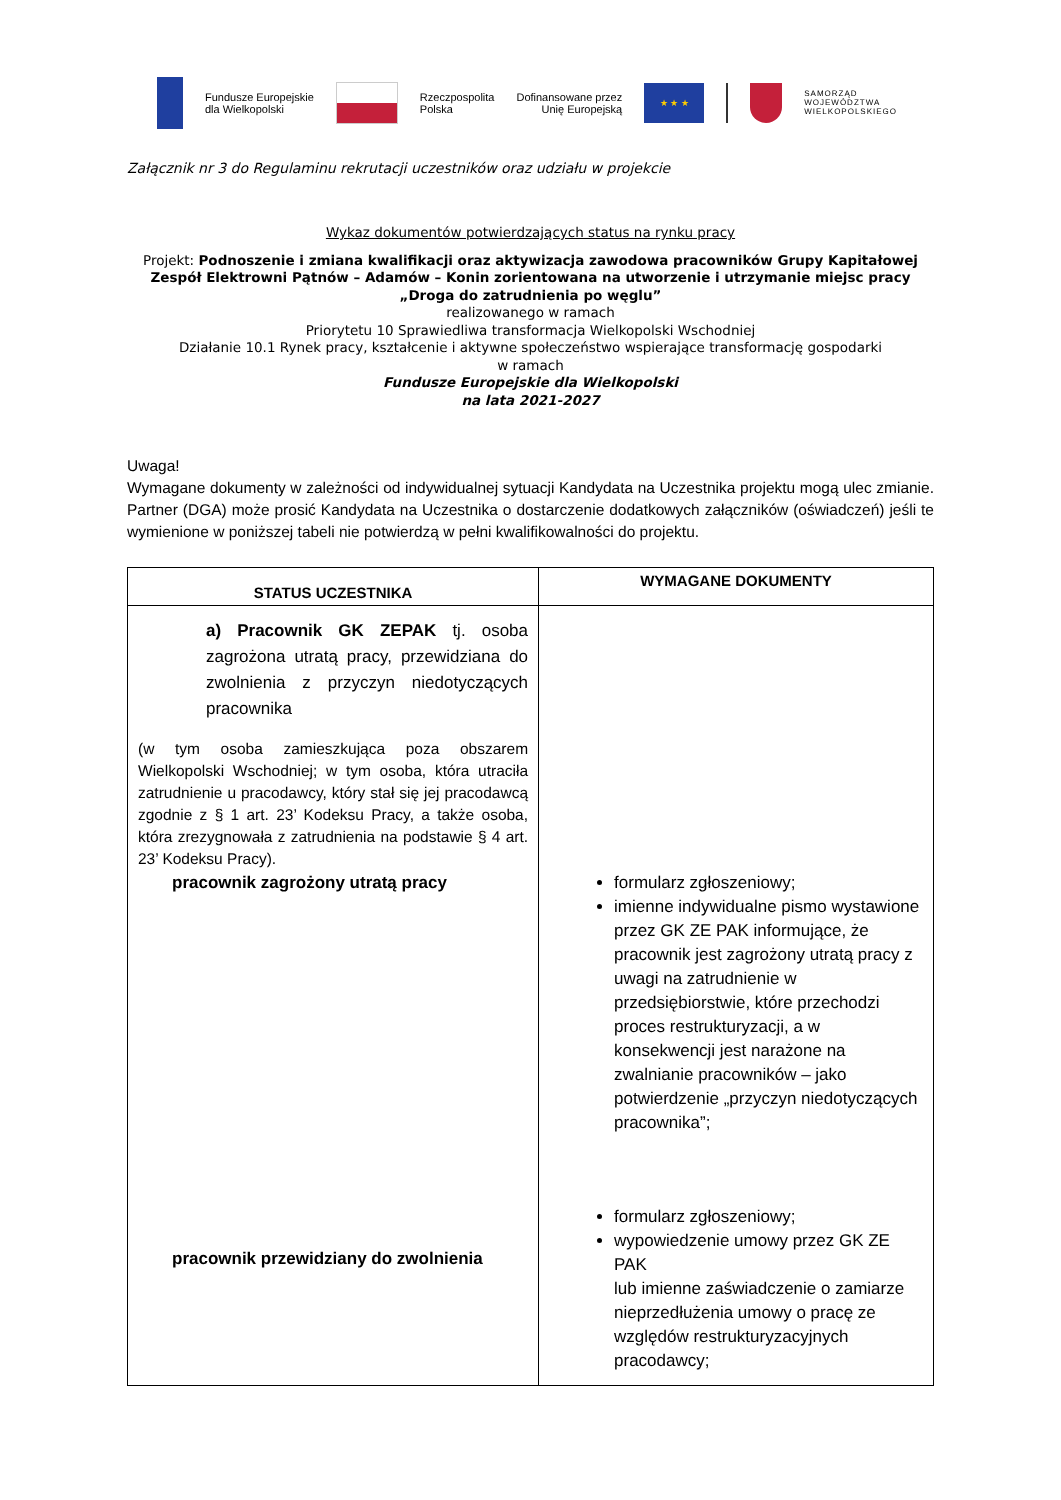Fundusze Europejskie
dla Wielkopolski
Rzeczpospolita
Polska
Dofinansowane przez
Unię Europejską
★ ★ ★
SAMORZĄD
WOJEWÓDZTWA
WIELKOPOLSKIEGO
Załącznik nr 3 do Regulaminu rekrutacji uczestników oraz udziału w projekcie
Wykaz dokumentów potwierdzających status na rynku pracy
Projekt: Podnoszenie i zmiana kwalifikacji oraz aktywizacja zawodowa pracowników Grupy Kapitałowej Zespół Elektrowni Pątnów – Adamów – Konin zorientowana na utworzenie i utrzymanie miejsc pracy „Droga do zatrudnienia po węglu”
realizowanego w ramach
Priorytetu 10 Sprawiedliwa transformacja Wielkopolski Wschodniej
Działanie 10.1 Rynek pracy, kształcenie i aktywne społeczeństwo wspierające transformację gospodarki
w ramach
Fundusze Europejskie dla Wielkopolski
na lata 2021-2027
Uwaga!
Wymagane dokumenty w zależności od indywidualnej sytuacji Kandydata na Uczestnika projektu mogą ulec zmianie. Partner (DGA) może prosić Kandydata na Uczestnika o dostarczenie dodatkowych załączników (oświadczeń) jeśli te wymienione w poniższej tabeli nie potwierdzą w pełni kwalifikowalności do projektu.
| STATUS UCZESTNIKA | WYMAGANE DOKUMENTY |
| --- | --- |
| a) Pracownik GK ZEPAK tj. osoba zagrożona utratą pracy, przewidziana do zwolnienia z przyczyn niedotyczących pracownika (w tym osoba zamieszkująca poza obszarem Wielkopolski Wschodniej; w tym osoba, która utraciła zatrudnienie u pracodawcy, który stał się jej pracodawcą zgodnie z § 1 art. 23’ Kodeksu Pracy, a także osoba, która zrezygnowała z zatrudnienia na podstawie § 4 art. 23’ Kodeksu Pracy). pracownik zagrożony utratą pracy pracownik przewidziany do zwolnienia | formularz zgłoszeniowy; imienne indywidualne pismo wystawione przez GK ZE PAK informujące, że pracownik jest zagrożony utratą pracy z uwagi na zatrudnienie w przedsiębiorstwie, które przechodzi proces restrukturyzacji, a w konsekwencji jest narażone na zwalnianie pracowników – jako potwierdzenie „przyczyn niedotyczących pracownika”; formularz zgłoszeniowy; wypowiedzenie umowy przez GK ZE PAK lub imienne zaświadczenie o zamiarze nieprzedłużenia umowy o pracę ze względów restrukturyzacyjnych pracodawcy; |